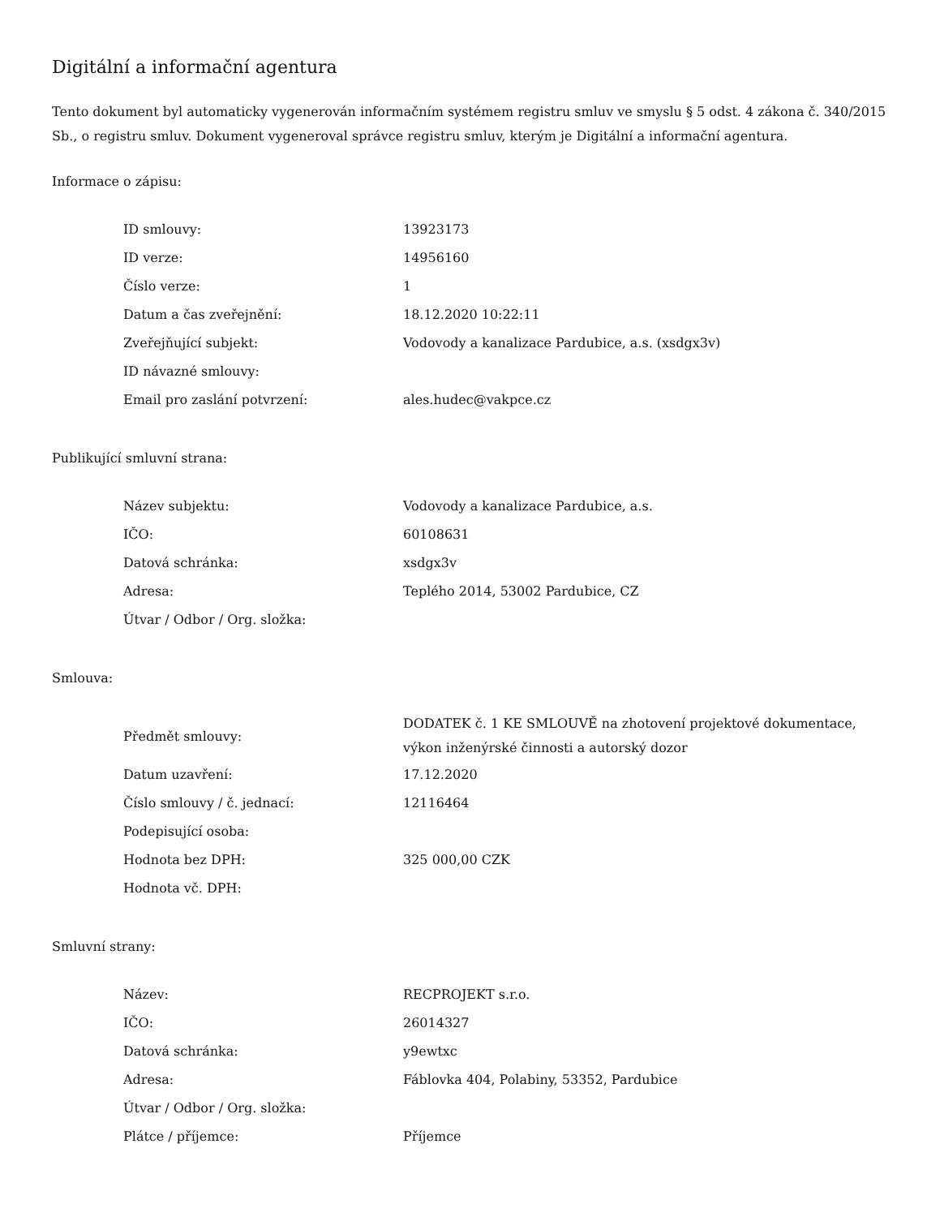Digitální a informační agentura
Tento dokument byl automaticky vygenerován informačním systémem registru smluv ve smyslu § 5 odst. 4 zákona č. 340/2015 Sb., o registru smluv. Dokument vygeneroval správce registru smluv, kterým je Digitální a informační agentura.
Informace o zápisu:
| ID smlouvy: | 13923173 |
| ID verze: | 14956160 |
| Číslo verze: | 1 |
| Datum a čas zveřejnění: | 18.12.2020 10:22:11 |
| Zveřejňující subjekt: | Vodovody a kanalizace Pardubice, a.s. (xsdgx3v) |
| ID návazné smlouvy: | |
| Email pro zaslání potvrzení: | ales.hudec@vakpce.cz |
Publikující smluvní strana:
| Název subjektu: | Vodovody a kanalizace Pardubice, a.s. |
| IČO: | 60108631 |
| Datová schránka: | xsdgx3v |
| Adresa: | Teplého 2014, 53002 Pardubice, CZ |
| Útvar / Odbor / Org. složka: | |
Smlouva:
| Předmět smlouvy: | DODATEK č. 1 KE SMLOUVĚ na zhotovení projektové dokumentace, výkon inženýrské činnosti a autorský dozor |
| Datum uzavření: | 17.12.2020 |
| Číslo smlouvy / č. jednací: | 12116464 |
| Podepisující osoba: | |
| Hodnota bez DPH: | 325 000,00 CZK |
| Hodnota vč. DPH: | |
Smluvní strany:
| Název: | RECPROJEKT s.r.o. |
| IČO: | 26014327 |
| Datová schránka: | y9ewtxc |
| Adresa: | Fáblovka 404, Polabiny, 53352, Pardubice |
| Útvar / Odbor / Org. složka: | |
| Plátce / příjemce: | Příjemce |